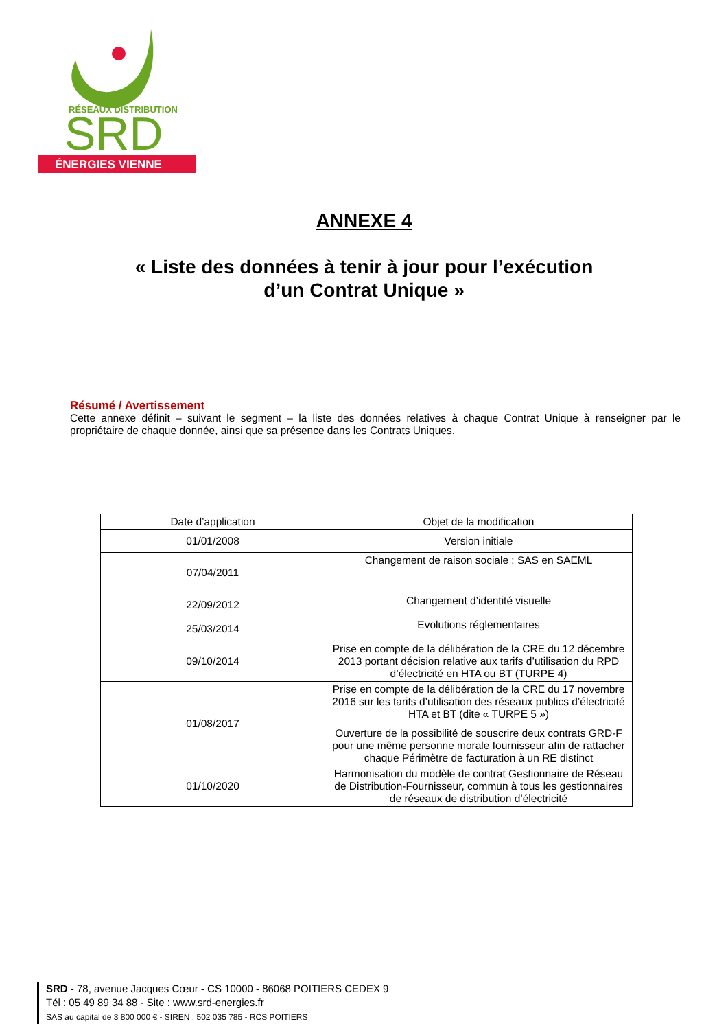RÉSEAUX DISTRIBUTION
SRD
ÉNERGIES VIENNE
ANNEXE 4
« Liste des données à tenir à jour pour l’exécution
d’un Contrat Unique »
Résumé / Avertissement
Cette annexe définit – suivant le segment – la liste des données relatives à chaque Contrat Unique à renseigner par le propriétaire de chaque donnée, ainsi que sa présence dans les Contrats Uniques.
| Date d’application | Objet de la modification |
| --- | --- |
| 01/01/2008 | Version initiale |
| 07/04/2011 | Changement de raison sociale : SAS en SAEML |
| 22/09/2012 | Changement d’identité visuelle |
| 25/03/2014 | Evolutions réglementaires |
| 09/10/2014 | Prise en compte de la délibération de la CRE du 12 décembre 2013 portant décision relative aux tarifs d’utilisation du RPD d’électricité en HTA ou BT (TURPE 4) |
| 01/08/2017 | Prise en compte de la délibération de la CRE du 17 novembre 2016 sur les tarifs d’utilisation des réseaux publics d’électricité HTA et BT (dite « TURPE 5 ») Ouverture de la possibilité de souscrire deux contrats GRD-F pour une même personne morale fournisseur afin de rattacher chaque Périmètre de facturation à un RE distinct |
| 01/10/2020 | Harmonisation du modèle de contrat Gestionnaire de Réseau de Distribution-Fournisseur, commun à tous les gestionnaires de réseaux de distribution d’électricité |
SRD - 78, avenue Jacques Cœur - CS 10000 - 86068 POITIERS CEDEX 9
Tél : 05 49 89 34 88 - Site : www.srd-energies.fr
SAS au capital de 3 800 000 € - SIREN : 502 035 785 - RCS POITIERS